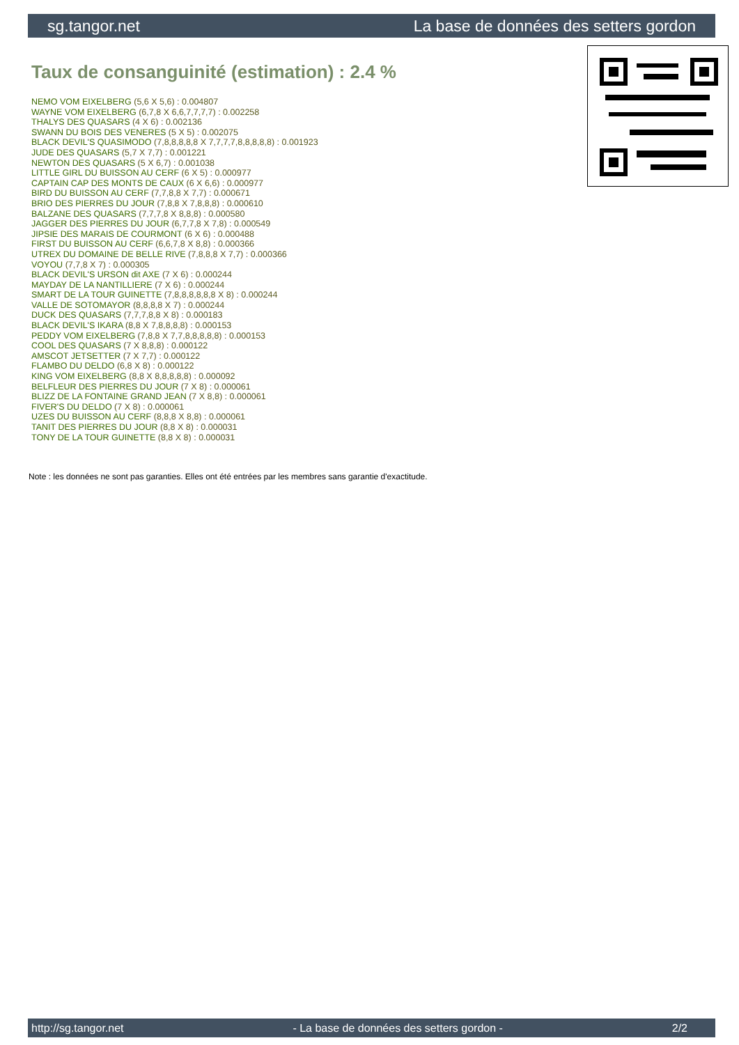sg.tangor.net La base de données des setters gordon
Taux de consanguinité (estimation) : 2.4 %
NEMO VOM EIXELBERG (5,6 X 5,6) : 0.004807
WAYNE VOM EIXELBERG (6,7,8 X 6,6,7,7,7,7) : 0.002258
THALYS DES QUASARS (4 X 6) : 0.002136
SWANN DU BOIS DES VENERES (5 X 5) : 0.002075
BLACK DEVIL'S QUASIMODO (7,8,8,8,8,8 X 7,7,7,7,8,8,8,8,8) : 0.001923
JUDE DES QUASARS (5,7 X 7,7) : 0.001221
NEWTON DES QUASARS (5 X 6,7) : 0.001038
LITTLE GIRL DU BUISSON AU CERF (6 X 5) : 0.000977
CAPTAIN CAP DES MONTS DE CAUX (6 X 6,6) : 0.000977
BIRD DU BUISSON AU CERF (7,7,8,8 X 7,7) : 0.000671
BRIO DES PIERRES DU JOUR (7,8,8 X 7,8,8,8) : 0.000610
BALZANE DES QUASARS (7,7,7,8 X 8,8,8) : 0.000580
JAGGER DES PIERRES DU JOUR (6,7,7,8 X 7,8) : 0.000549
JIPSIE DES MARAIS DE COURMONT (6 X 6) : 0.000488
FIRST DU BUISSON AU CERF (6,6,7,8 X 8,8) : 0.000366
UTREX DU DOMAINE DE BELLE RIVE (7,8,8,8 X 7,7) : 0.000366
VOYOU (7,7,8 X 7) : 0.000305
BLACK DEVIL'S URSON dit AXE (7 X 6) : 0.000244
MAYDAY DE LA NANTILLIERE (7 X 6) : 0.000244
SMART DE LA TOUR GUINETTE (7,8,8,8,8,8,8 X 8) : 0.000244
VALLE DE SOTOMAYOR (8,8,8,8 X 7) : 0.000244
DUCK DES QUASARS (7,7,7,8,8 X 8) : 0.000183
BLACK DEVIL'S IKARA (8,8 X 7,8,8,8,8) : 0.000153
PEDDY VOM EIXELBERG (7,8,8 X 7,7,8,8,8,8,8) : 0.000153
COOL DES QUASARS (7 X 8,8,8) : 0.000122
AMSCOT JETSETTER (7 X 7,7) : 0.000122
FLAMBO DU DELDO (6,8 X 8) : 0.000122
KING VOM EIXELBERG (8,8 X 8,8,8,8,8) : 0.000092
BELFLEUR DES PIERRES DU JOUR (7 X 8) : 0.000061
BLIZZ DE LA FONTAINE GRAND JEAN (7 X 8,8) : 0.000061
FIVER'S DU DELDO (7 X 8) : 0.000061
UZES DU BUISSON AU CERF (8,8,8 X 8,8) : 0.000061
TANIT DES PIERRES DU JOUR (8,8 X 8) : 0.000031
TONY DE LA TOUR GUINETTE (8,8 X 8) : 0.000031
Note : les données ne sont pas garanties. Elles ont été entrées par les membres sans garantie d'exactitude.
http://sg.tangor.net - La base de données des setters gordon - 2/2